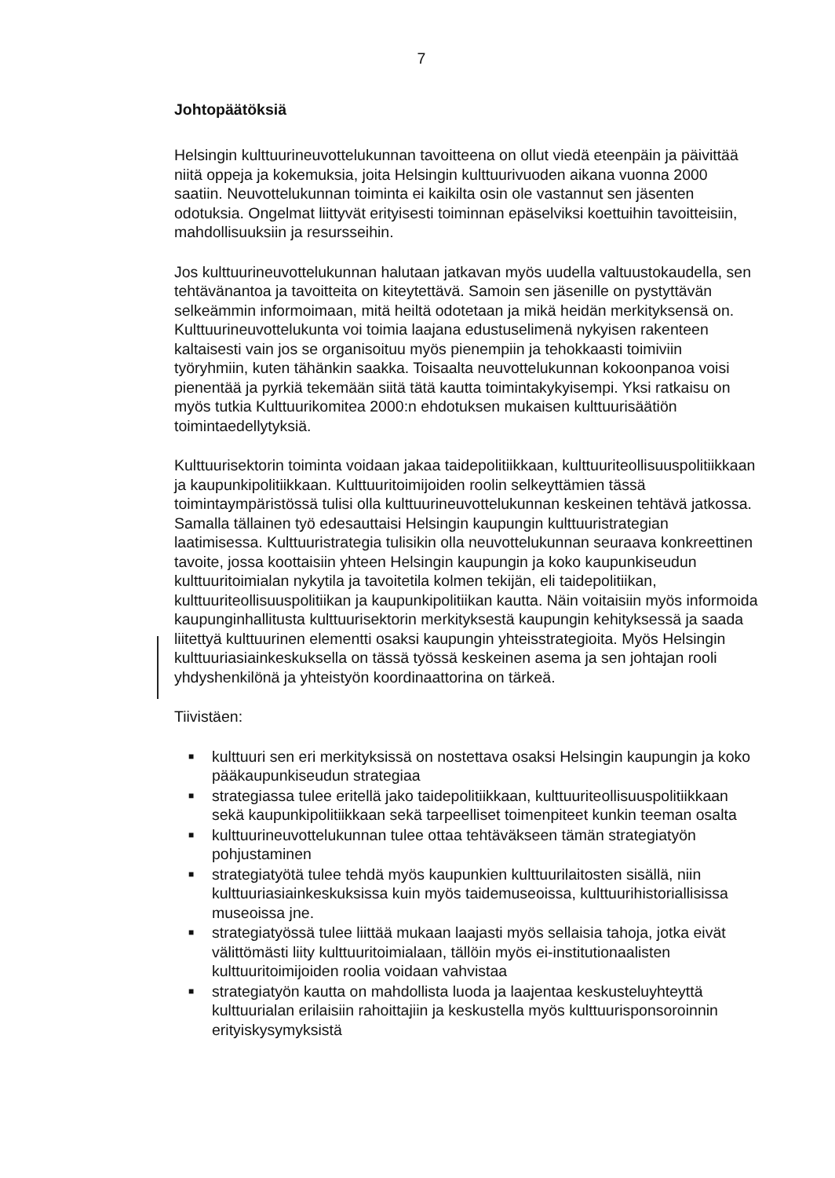7
Johtopäätöksiä
Helsingin kulttuurineuvottelukunnan tavoitteena on ollut viedä eteenpäin ja päivittää niitä oppeja ja kokemuksia, joita Helsingin kulttuurivuoden aikana vuonna 2000 saatiin. Neuvottelukunnan toiminta ei kaikilta osin ole vastannut sen jäsenten odotuksia. Ongelmat liittyvät erityisesti toiminnan epäselviksi koettuihin tavoitteisiin, mahdollisuuksiin ja resursseihin.
Jos kulttuurineuvottelukunnan halutaan jatkavan myös uudella valtuustokaudella, sen tehtävänantoa ja tavoitteita on kiteytettävä. Samoin sen jäsenille on pystyttävän selkeämmin informoimaan, mitä heiltä odotetaan ja mikä heidän merkityksensä on. Kulttuurineuvottelukunta voi toimia laajana edustuselimenä nykyisen rakenteen kaltaisesti vain jos se organisoituu myös pienempiin ja tehokkaasti toimiviin työryhmiin, kuten tähänkin saakka. Toisaalta neuvottelukunnan kokoonpanoa voisi pienentää ja pyrkiä tekemään siitä tätä kautta toimintakykyisempi. Yksi ratkaisu on myös tutkia Kulttuurikomitea 2000:n ehdotuksen mukaisen kulttuurisäätiön toimintaedellytyksiä.
Kulttuurisektorin toiminta voidaan jakaa taidepolitiikkaan, kulttuuriteollisuuspolitiikkaan ja kaupunkipolitiikkaan. Kulttuuritoimijoiden roolin selkeyttämien tässä toimintaympäristössä tulisi olla kulttuurineuvottelukunnan keskeinen tehtävä jatkossa. Samalla tällainen työ edesauttaisi Helsingin kaupungin kulttuuristrategian laatimisessa. Kulttuuristrategia tulisikin olla neuvottelukunnan seuraava konkreettinen tavoite, jossa koottaisiin yhteen Helsingin kaupungin ja koko kaupunkiseudun kulttuuritoimialan nykytila ja tavoitetila kolmen tekijän, eli taidepolitiikan, kulttuuriteollisuuspolitiikan ja kaupunkipolitiikan kautta. Näin voitaisiin myös informoida kaupunginhallitusta kulttuurisektorin merkityksestä kaupungin kehityksessä ja saada liitettyä kulttuurinen elementti osaksi kaupungin yhteisstrategioita. Myös Helsingin kulttuuriasiainkeskuksella on tässä työssä keskeinen asema ja sen johtajan rooli yhdyshenkilönä ja yhteistyön koordinaattorina on tärkeä.
Tiivistäen:
■ kulttuuri sen eri merkityksissä on nostettava osaksi Helsingin kaupungin ja koko pääkaupunkiseudun strategiaa
■ strategiassa tulee eritellä jako taidepolitiikkaan, kulttuuriteollisuuspolitiikkaan sekä kaupunkipolitiikkaan sekä tarpeelliset toimenpiteet kunkin teeman osalta
■ kulttuurineuvottelukunnan tulee ottaa tehtäväkseen tämän strategiatyön pohjustaminen
■ strategiatyötä tulee tehdä myös kaupunkien kulttuurilaitosten sisällä, niin kulttuuriasiainkeskuksissa kuin myös taidemuseoissa, kulttuurihistoriallisissa museoissa jne.
■ strategiatyössä tulee liittää mukaan laajasti myös sellaisia tahoja, jotka eivät välittömästi liity kulttuuritoimialaan, tällöin myös ei-institutionaalisten kulttuuritoimijoiden roolia voidaan vahvistaa
■ strategiatyön kautta on mahdollista luoda ja laajentaa keskusteluyhteyttä kulttuurialan erilaisiin rahoittajiin ja keskustella myös kulttuurisponsoroinnin erityiskysymyksistä